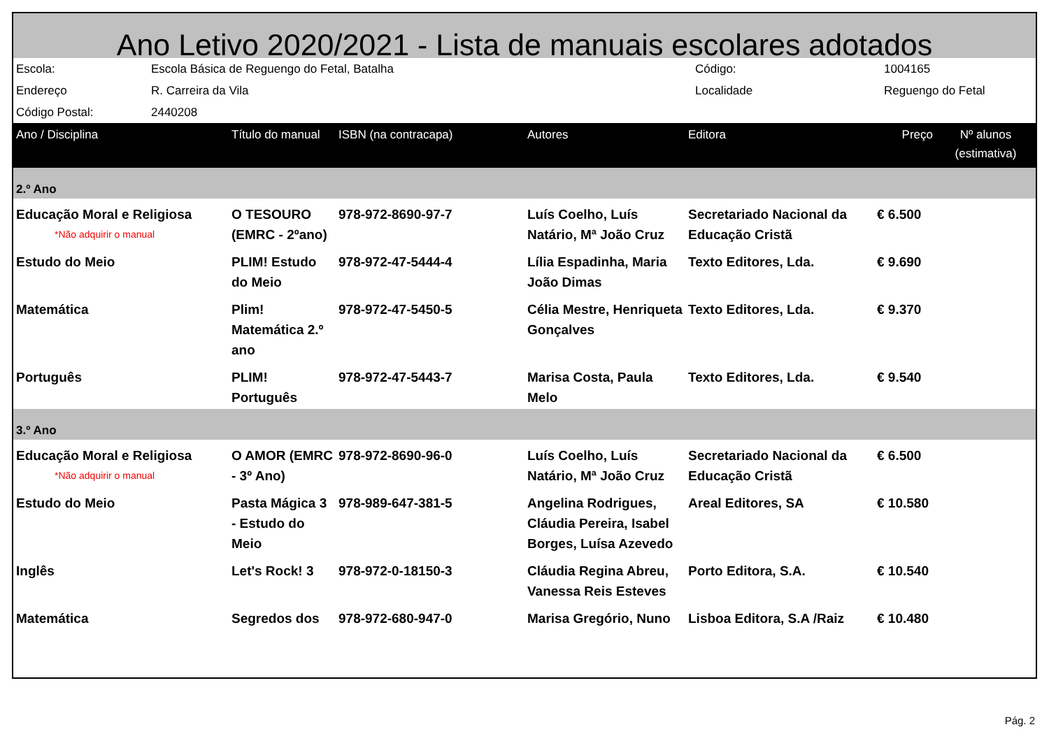Ano Letivo 2020/2021 - Lista de manuais escolares adotados
| Escola: | Escola Básica de Reguengo do Fetal, Batalha | Código: | 1004165 |
| Endereço | R. Carreira da Vila | Localidade | Reguengo do Fetal |
| Código Postal: | 2440208 | | |
| Ano / Disciplina | Título do manual | ISBN (na contracapa) | Autores | Editora | Preço | Nº alunos (estimativa) |
| --- | --- | --- | --- | --- | --- | --- |
| 2.º Ano | | | | | | |
| Educação Moral e Religiosa *Não adquirir o manual | O TESOURO (EMRC - 2ºano) | 978-972-8690-97-7 | Luís Coelho, Luís Natário, Mª João Cruz | Secretariado Nacional da Educação Cristã | € 6.500 | |
| Estudo do Meio | PLIM! Estudo do Meio | 978-972-47-5444-4 | Lília Espadinha, Maria João Dimas | Texto Editores, Lda. | € 9.690 | |
| Matemática | Plim! Matemática 2.º ano | 978-972-47-5450-5 | Célia Mestre, Henriqueta Gonçalves | Texto Editores, Lda. | € 9.370 | |
| Português | PLIM! Português | 978-972-47-5443-7 | Marisa Costa, Paula Melo | Texto Editores, Lda. | € 9.540 | |
| 3.º Ano | | | | | | |
| Educação Moral e Religiosa *Não adquirir o manual | O AMOR (EMRC - 3º Ano) | 978-972-8690-96-0 | Luís Coelho, Luís Natário, Mª João Cruz | Secretariado Nacional da Educação Cristã | € 6.500 | |
| Estudo do Meio | Pasta Mágica 3 - Estudo do Meio | 978-989-647-381-5 | Angelina Rodrigues, Cláudia Pereira, Isabel Borges, Luísa Azevedo | Areal Editores, SA | € 10.580 | |
| Inglês | Let's Rock! 3 | 978-972-0-18150-3 | Cláudia Regina Abreu, Vanessa Reis Esteves | Porto Editora, S.A. | € 10.540 | |
| Matemática | Segredos dos | 978-972-680-947-0 | Marisa Gregório, Nuno | Lisboa Editora, S.A /Raiz | € 10.480 | |
Pág. 2